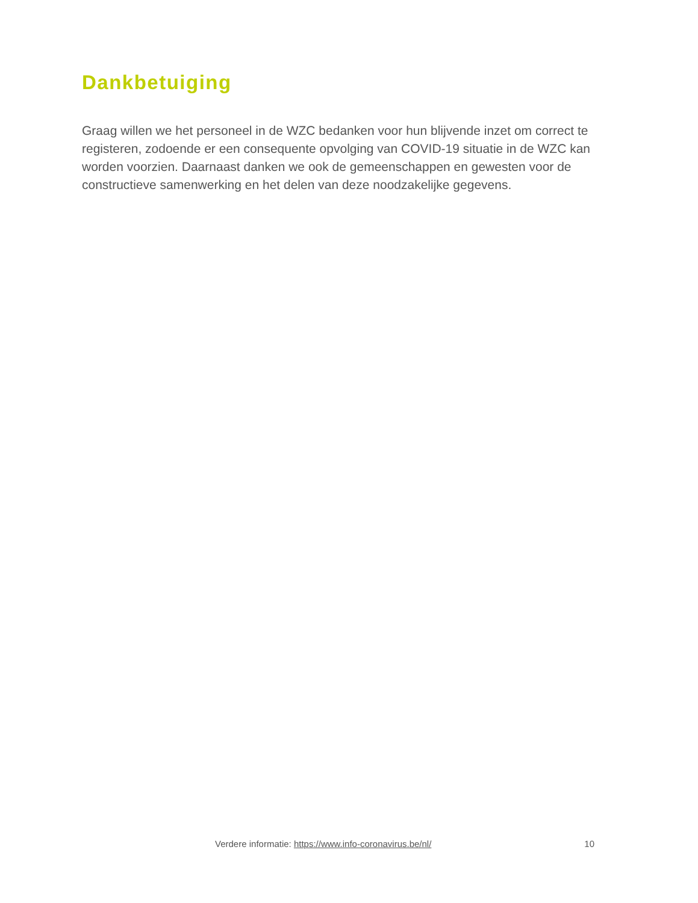Dankbetuiging
Graag willen we het personeel in de WZC bedanken voor hun blijvende inzet om correct te registeren, zodoende er een consequente opvolging van COVID-19 situatie in de WZC kan worden voorzien. Daarnaast danken we ook de gemeenschappen en gewesten voor de constructieve samenwerking en het delen van deze noodzakelijke gegevens.
Verdere informatie: https://www.info-coronavirus.be/nl/ 10